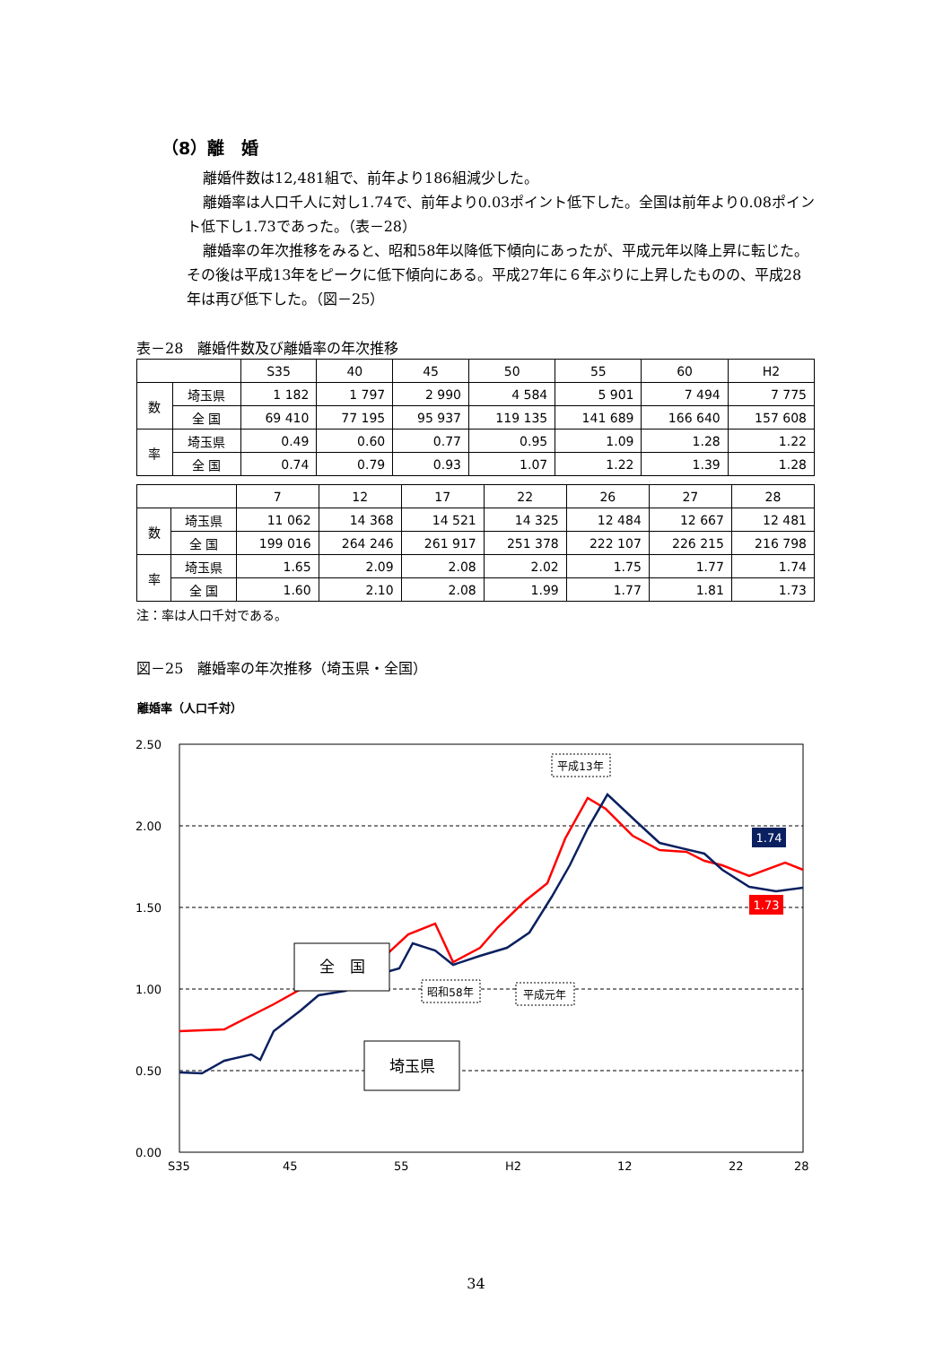（8）離　婚
離婚件数は12,481組で、前年より186組減少した。
離婚率は人口千人に対し1.74で、前年より0.03ポイント低下した。全国は前年より0.08ポイント低下し1.73であった。（表－28）
離婚率の年次推移をみると、昭和58年以降低下傾向にあったが、平成元年以降上昇に転じた。その後は平成13年をピークに低下傾向にある。平成27年に６年ぶりに上昇したものの、平成28年は再び低下した。（図－25）
表－28　離婚件数及び離婚率の年次推移
| | | S35 | 40 | 45 | 50 | 55 | 60 | H2 |
| --- | --- | --- | --- | --- | --- | --- | --- | --- |
| 数 | 埼玉県 | 1 182 | 1 797 | 2 990 | 4 584 | 5 901 | 7 494 | 7 775 |
| | 全 国 | 69 410 | 77 195 | 95 937 | 119 135 | 141 689 | 166 640 | 157 608 |
| 率 | 埼玉県 | 0.49 | 0.60 | 0.77 | 0.95 | 1.09 | 1.28 | 1.22 |
| | 全 国 | 0.74 | 0.79 | 0.93 | 1.07 | 1.22 | 1.39 | 1.28 |
| | | 7 | 12 | 17 | 22 | 26 | 27 | 28 |
| --- | --- | --- | --- | --- | --- | --- | --- | --- |
| 数 | 埼玉県 | 11 062 | 14 368 | 14 521 | 14 325 | 12 484 | 12 667 | 12 481 |
| | 全 国 | 199 016 | 264 246 | 261 917 | 251 378 | 222 107 | 226 215 | 216 798 |
| 率 | 埼玉県 | 1.65 | 2.09 | 2.08 | 2.02 | 1.75 | 1.77 | 1.74 |
| | 全 国 | 1.60 | 2.10 | 2.08 | 1.99 | 1.77 | 1.81 | 1.73 |
注：率は人口千対である。
図－25　離婚率の年次推移（埼玉県・全国）
離婚率（人口千対）
2.50
2.00
1.50
1.00
0.50
0.00
S35
45
55
H2
12
22
28
全　国
埼玉県
平成13年
昭和58年
平成元年
1.74
1.73
34